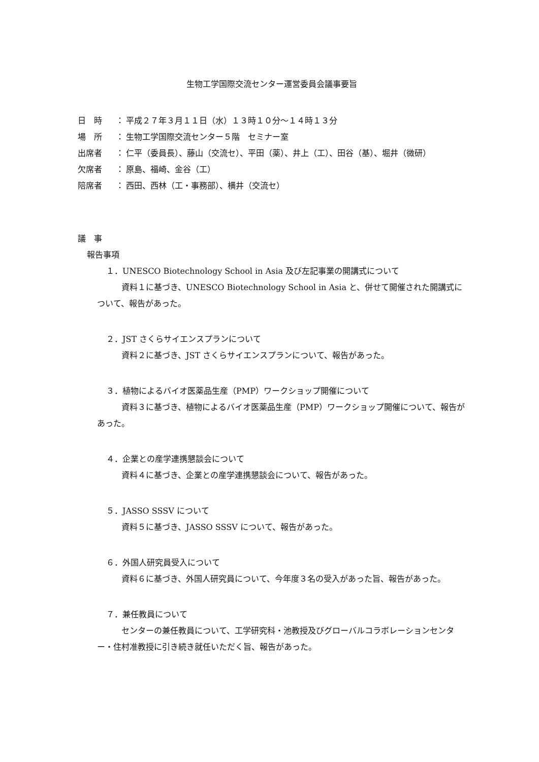生物工学国際交流センター運営委員会議事要旨
日　時 ： 平成２７年３月１１日（水）１３時１０分～１４時１３分
場　所 ： 生物工学国際交流センター５階　セミナー室
出席者 ： 仁平（委員長）、藤山（交流セ）、平田（薬）、井上（工）、田谷（基）、堀井（微研）
欠席者 ： 原島、福崎、金谷（工）
陪席者 ： 西田、西林（工・事務部）、横井（交流セ）
議　事
報告事項
１．UNESCO Biotechnology School in Asia 及び左記事業の開講式について
　資料１に基づき、UNESCO Biotechnology School in Asia と、併せて開催された開講式について、報告があった。
２．JST さくらサイエンスプランについて
　資料２に基づき、JST さくらサイエンスプランについて、報告があった。
３．植物によるバイオ医薬品生産（PMP）ワークショップ開催について
　資料３に基づき、植物によるバイオ医薬品生産（PMP）ワークショップ開催について、報告があった。
４．企業との産学連携懇談会について
　資料４に基づき、企業との産学連携懇談会について、報告があった。
５．JASSO SSSV について
　資料５に基づき、JASSO SSSV について、報告があった。
６．外国人研究員受入について
　資料６に基づき、外国人研究員について、今年度３名の受入があった旨、報告があった。
７．兼任教員について
　センターの兼任教員について、工学研究科・池教授及びグローバルコラボレーションセンター・住村准教授に引き続き就任いただく旨、報告があった。